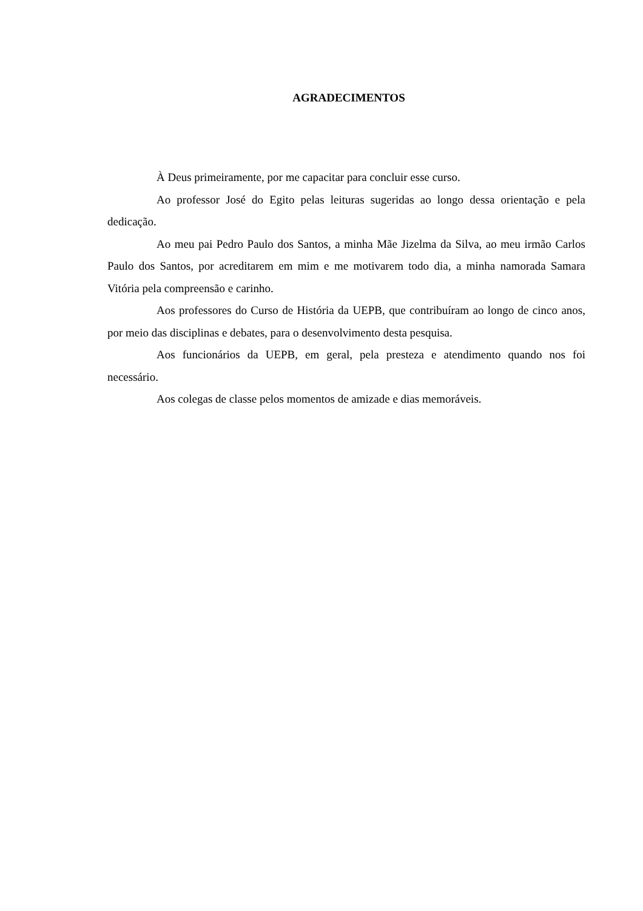AGRADECIMENTOS
À Deus primeiramente, por me capacitar para concluir esse curso.
Ao professor José do Egito pelas leituras sugeridas ao longo dessa orientação e pela dedicação.
Ao meu pai Pedro Paulo dos Santos, a minha Mãe Jizelma da Silva, ao meu irmão Carlos Paulo dos Santos, por acreditarem em mim e me motivarem todo dia, a minha namorada Samara Vitória pela compreensão e carinho.
Aos professores do Curso de História da UEPB, que contribuíram ao longo de cinco anos, por meio das disciplinas e debates, para o desenvolvimento desta pesquisa.
Aos funcionários da UEPB, em geral, pela presteza e atendimento quando nos foi necessário.
Aos colegas de classe pelos momentos de amizade e dias memoráveis.